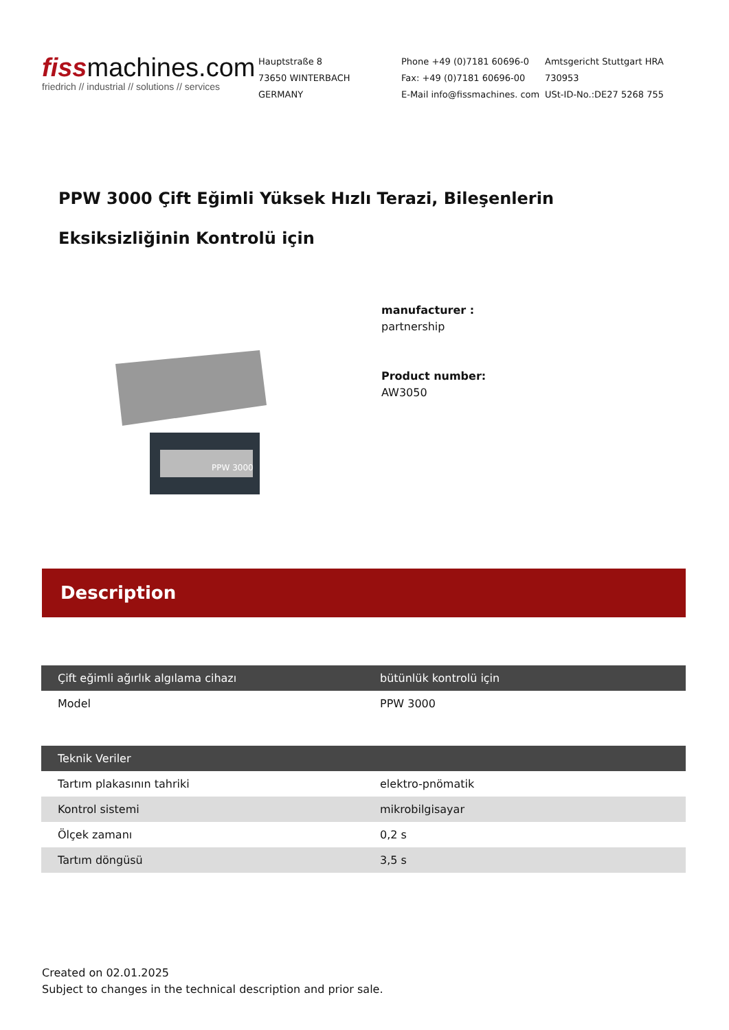fissmachines.com
friedrich // industrial // solutions // services
Hauptstraße 8
73650 WINTERBACH
GERMANY
Phone +49 (0)7181 60696-0
Fax: +49 (0)7181 60696-00
E-Mail info@fissmachines. com
Amtsgericht Stuttgart HRA
730953
USt-ID-No.:DE27 5268 755
PPW 3000 Çift Eğimli Yüksek Hızlı Terazi, Bileşenlerin Eksiksizliğinin Kontrolü için
PPW 3000
manufacturer :
partnership
Product number:
AW3050
Description
| Çift eğimli ağırlık algılama cihazı | bütünlük kontrolü için |
| --- | --- |
| Model | PPW 3000 |
| Teknik Veriler | |
| --- | --- |
| Tartım plakasının tahriki | elektro-pnömatik |
| Kontrol sistemi | mikrobilgisayar |
| Ölçek zamanı | 0,2 s |
| Tartım döngüsü | 3,5 s |
Created on 02.01.2025
Subject to changes in the technical description and prior sale.